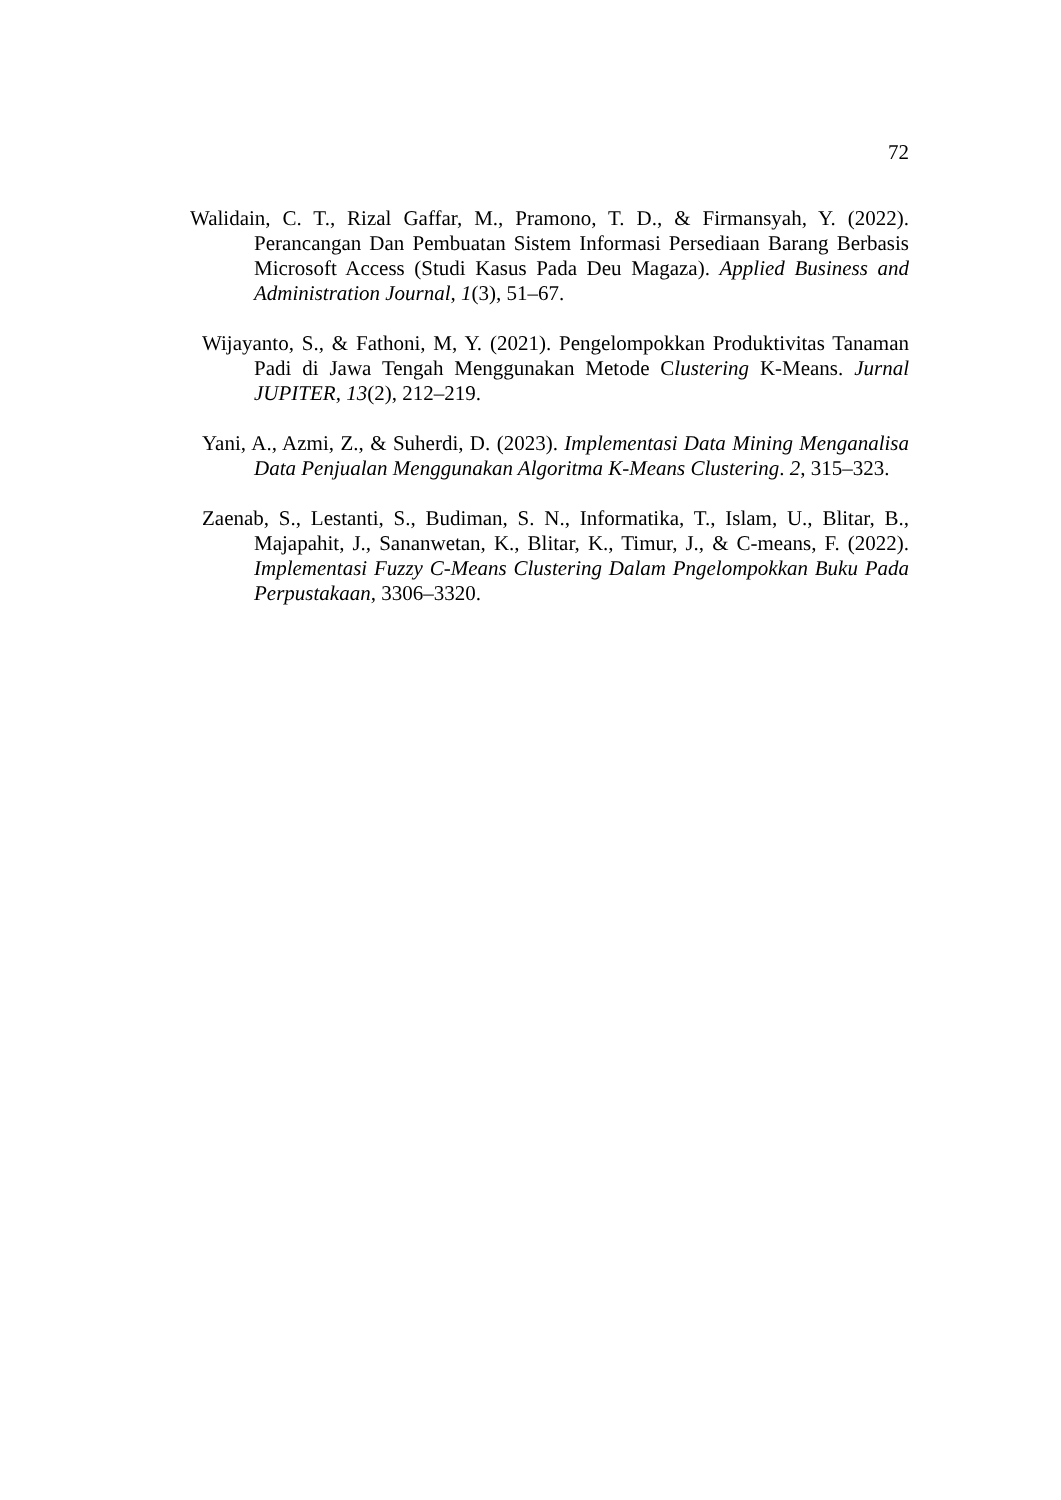72
Walidain, C. T., Rizal Gaffar, M., Pramono, T. D., & Firmansyah, Y. (2022). Perancangan Dan Pembuatan Sistem Informasi Persediaan Barang Berbasis Microsoft Access (Studi Kasus Pada Deu Magaza). Applied Business and Administration Journal, 1(3), 51–67.
Wijayanto, S., & Fathoni, M, Y. (2021). Pengelompokkan Produktivitas Tanaman Padi di Jawa Tengah Menggunakan Metode Clustering K-Means. Jurnal JUPITER, 13(2), 212–219.
Yani, A., Azmi, Z., & Suherdi, D. (2023). Implementasi Data Mining Menganalisa Data Penjualan Menggunakan Algoritma K-Means Clustering. 2, 315–323.
Zaenab, S., Lestanti, S., Budiman, S. N., Informatika, T., Islam, U., Blitar, B., Majapahit, J., Sananwetan, K., Blitar, K., Timur, J., & C-means, F. (2022). Implementasi Fuzzy C-Means Clustering Dalam Pngelompokkan Buku Pada Perpustakaan, 3306–3320.